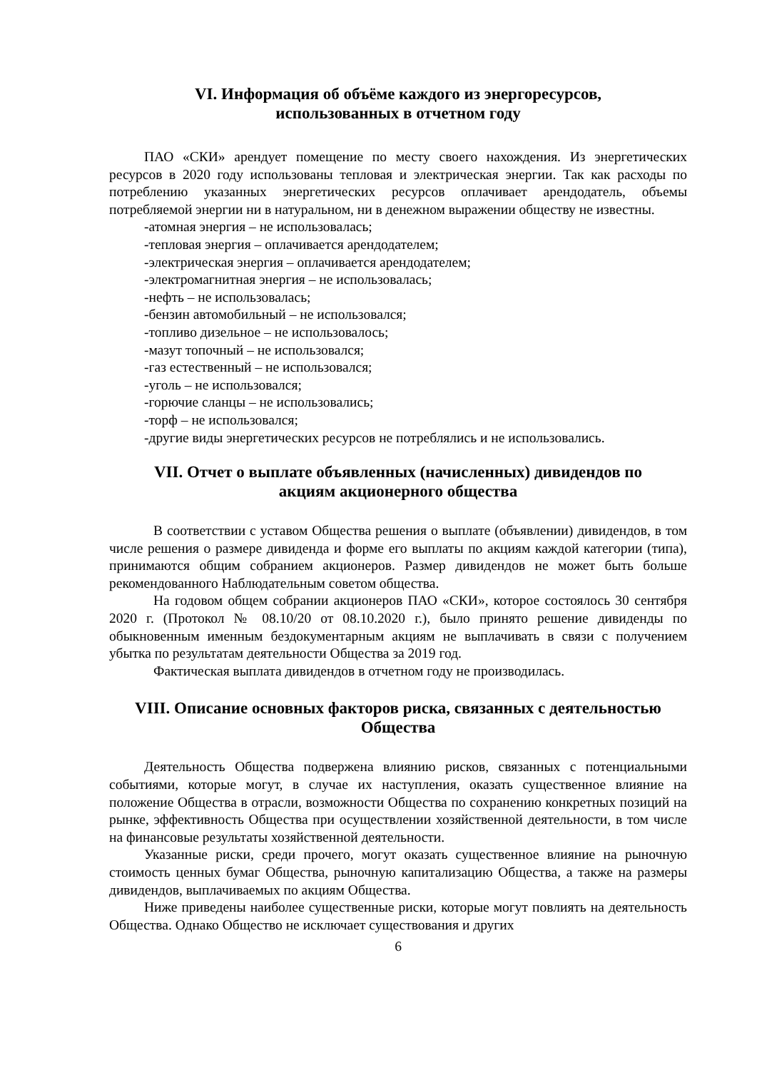VI. Информация об объёме каждого из энергоресурсов,
использованных в отчетном году
ПАО «СКИ» арендует помещение по месту своего нахождения. Из энергетических ресурсов в 2020 году использованы тепловая и электрическая энергии. Так как расходы по потреблению указанных энергетических ресурсов оплачивает арендодатель, объемы потребляемой энергии ни в натуральном, ни в денежном выражении обществу не известны.
-атомная энергия – не использовалась;
-тепловая энергия – оплачивается арендодателем;
-электрическая энергия – оплачивается арендодателем;
-электромагнитная энергия – не использовалась;
-нефть – не использовалась;
-бензин автомобильный – не использовался;
-топливо дизельное – не использовалось;
-мазут топочный – не использовался;
-газ естественный – не использовался;
-уголь – не использовался;
-горючие сланцы – не использовались;
-торф – не использовался;
-другие виды энергетических ресурсов не потреблялись и не использовались.
VII. Отчет о выплате объявленных (начисленных) дивидендов по
акциям акционерного общества
В соответствии с уставом Общества решения о выплате (объявлении) дивидендов, в том числе решения о размере дивиденда и форме его выплаты по акциям каждой категории (типа), принимаются общим собранием акционеров. Размер дивидендов не может быть больше рекомендованного Наблюдательным советом общества.
На годовом общем собрании акционеров ПАО «СКИ», которое состоялось 30 сентября 2020 г. (Протокол № 08.10/20 от 08.10.2020 г.), было принято решение дивиденды по обыкновенным именным бездокументарным акциям не выплачивать в связи с получением убытка по результатам деятельности Общества за 2019 год.
Фактическая выплата дивидендов в отчетном году не производилась.
VIII. Описание основных факторов риска, связанных с деятельностью
Общества
Деятельность Общества подвержена влиянию рисков, связанных с потенциальными событиями, которые могут, в случае их наступления, оказать существенное влияние на положение Общества в отрасли, возможности Общества по сохранению конкретных позиций на рынке, эффективность Общества при осуществлении хозяйственной деятельности, в том числе на финансовые результаты хозяйственной деятельности.
Указанные риски, среди прочего, могут оказать существенное влияние на рыночную стоимость ценных бумаг Общества, рыночную капитализацию Общества, а также на размеры дивидендов, выплачиваемых по акциям Общества.
Ниже приведены наиболее существенные риски, которые могут повлиять на деятельность Общества. Однако Общество не исключает существования и других
6